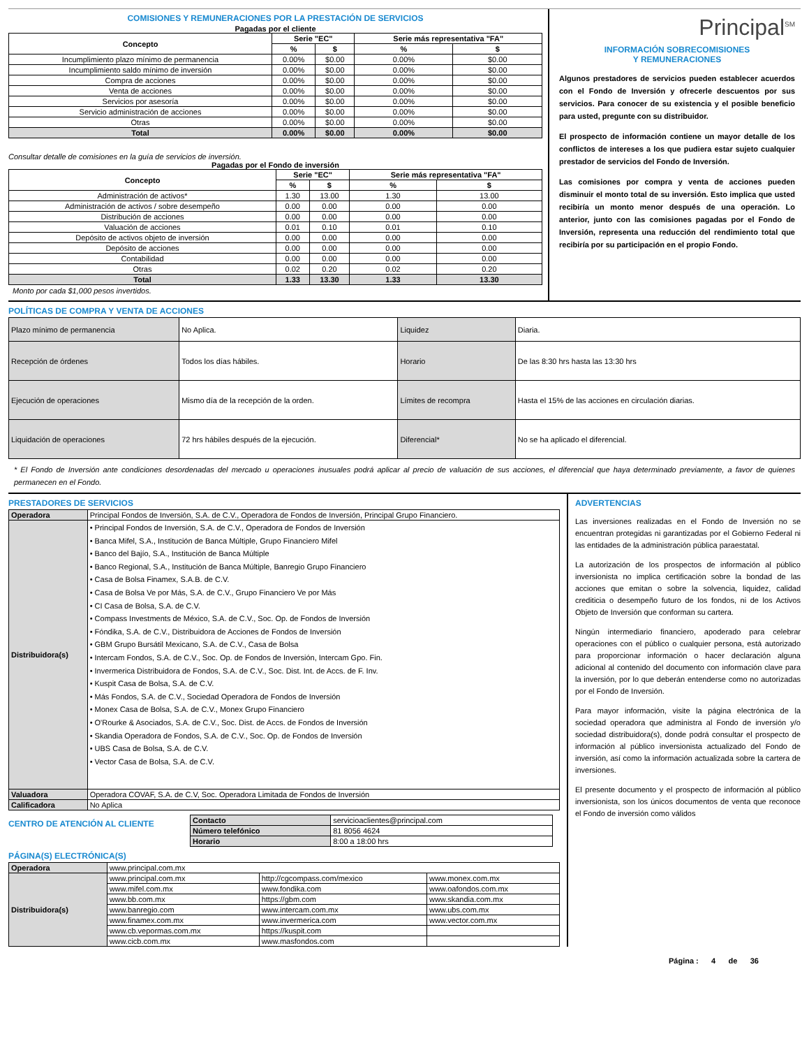COMISIONES Y REMUNERACIONES POR LA PRESTACIÓN DE SERVICIOS
Pagadas por el cliente
| Concepto | Serie "EC" | | Serie más representativa "FA" | |
| --- | --- | --- | --- | --- |
| | % | $ | % | $ |
| Incumplimiento plazo mínimo de permanencia | 0.00% | $0.00 | 0.00% | $0.00 |
| Incumplimiento saldo mínimo de inversión | 0.00% | $0.00 | 0.00% | $0.00 |
| Compra de acciones | 0.00% | $0.00 | 0.00% | $0.00 |
| Venta de acciones | 0.00% | $0.00 | 0.00% | $0.00 |
| Servicios por asesoría | 0.00% | $0.00 | 0.00% | $0.00 |
| Servicio administración de acciones | 0.00% | $0.00 | 0.00% | $0.00 |
| Otras | 0.00% | $0.00 | 0.00% | $0.00 |
| Total | 0.00% | $0.00 | 0.00% | $0.00 |
Consultar detalle de comisiones en la guía de servicios de inversión.
Pagadas por el Fondo de inversión
| Concepto | Serie "EC" | | Serie más representativa "FA" | |
| --- | --- | --- | --- | --- |
| | % | $ | % | $ |
| Administración de activos* | 1.30 | 13.00 | 1.30 | 13.00 |
| Administración de activos / sobre desempeño | 0.00 | 0.00 | 0.00 | 0.00 |
| Distribución de acciones | 0.00 | 0.00 | 0.00 | 0.00 |
| Valuación de acciones | 0.01 | 0.10 | 0.01 | 0.10 |
| Depósito de activos objeto de inversión | 0.00 | 0.00 | 0.00 | 0.00 |
| Depósito de acciones | 0.00 | 0.00 | 0.00 | 0.00 |
| Contabilidad | 0.00 | 0.00 | 0.00 | 0.00 |
| Otras | 0.02 | 0.20 | 0.02 | 0.20 |
| Total | 1.33 | 13.30 | 1.33 | 13.30 |
Monto por cada $1,000 pesos invertidos.
Principal<sup>SM</sup>
INFORMACIÓN SOBRECOMISIONES
Y REMUNERACIONES
Algunos prestadores de servicios pueden establecer acuerdos con el Fondo de Inversión y ofrecerle descuentos por sus servicios. Para conocer de su existencia y el posible beneficio para usted, pregunte con su distribuidor.
El prospecto de información contiene un mayor detalle de los conflictos de intereses a los que pudiera estar sujeto cualquier prestador de servicios del Fondo de Inversión.
Las comisiones por compra y venta de acciones pueden disminuir el monto total de su inversión. Esto implica que usted recibiría un monto menor después de una operación. Lo anterior, junto con las comisiones pagadas por el Fondo de Inversión, representa una reducción del rendimiento total que recibiría por su participación en el propio Fondo.
POLÍTICAS DE COMPRA Y VENTA DE ACCIONES
| Plazo mínimo de permanencia | No Aplica. | Liquidez | Diaria. |
| Recepción de órdenes | Todos los días hábiles. | Horario | De las 8:30 hrs hasta las 13:30 hrs |
| Ejecución de operaciones | Mismo día de la recepción de la orden. | Límites de recompra | Hasta el 15% de las acciones en circulación diarias. |
| Liquidación de operaciones | 72 hrs hábiles después de la ejecución. | Diferencial* | No se ha aplicado el diferencial. |
* El Fondo de Inversión ante condiciones desordenadas del mercado u operaciones inusuales podrá aplicar al precio de valuación de sus acciones, el diferencial que haya determinado previamente, a favor de quienes permanecen en el Fondo.
PRESTADORES DE SERVICIOS
| Operadora | Principal Fondos de Inversión, S.A. de C.V., Operadora de Fondos de Inversión, Principal Grupo Financiero. |
| Distribuidora(s) | • Principal Fondos de Inversión, S.A. de C.V., Operadora de Fondos de Inversión • Banca Mifel, S.A., Institución de Banca Múltiple, Grupo Financiero Mifel • Banco del Bajío, S.A., Institución de Banca Múltiple • Banco Regional, S.A., Institución de Banca Múltiple, Banregio Grupo Financiero • Casa de Bolsa Finamex, S.A.B. de C.V. • Casa de Bolsa Ve por Más, S.A. de C.V., Grupo Financiero Ve por Más • CI Casa de Bolsa, S.A. de C.V. • Compass Investments de México, S.A. de C.V., Soc. Op. de Fondos de Inversión • Fóndika, S.A. de C.V., Distribuidora de Acciones de Fondos de Inversión • GBM Grupo Bursátil Mexicano, S.A. de C.V., Casa de Bolsa • Intercam Fondos, S.A. de C.V., Soc. Op. de Fondos de Inversión, Intercam Gpo. Fin. • Invermerica Distribuidora de Fondos, S.A. de C.V., Soc. Dist. Int. de Accs. de F. Inv. • Kuspit Casa de Bolsa, S.A. de C.V. • Más Fondos, S.A. de C.V., Sociedad Operadora de Fondos de Inversión • Monex Casa de Bolsa, S.A. de C.V., Monex Grupo Financiero • O'Rourke & Asociados, S.A. de C.V., Soc. Dist. de Accs. de Fondos de Inversión • Skandia Operadora de Fondos, S.A. de C.V., Soc. Op. de Fondos de Inversión • UBS Casa de Bolsa, S.A. de C.V. • Vector Casa de Bolsa, S.A. de C.V. |
| Valuadora | Operadora COVAF, S.A. de C.V, Soc. Operadora Limitada de Fondos de Inversión |
| Calificadora | No Aplica |
CENTRO DE ATENCIÓN AL CLIENTE
| Contacto | servicioaclientes@principal.com |
| Número telefónico | 81 8056 4624 |
| Horario | 8:00 a 18:00 hrs |
PÁGINA(S) ELECTRÓNICA(S)
| Operadora | www.principal.com.mx | | |
| Distribuidora(s) | www.principal.com.mx | http://cgcompass.com/mexico | www.monex.com.mx |
| | www.mifel.com.mx | www.fondika.com | www.oafondos.com.mx |
| | www.bb.com.mx | https://gbm.com | www.skandia.com.mx |
| | www.banregio.com | www.intercam.com.mx | www.ubs.com.mx |
| | www.finamex.com.mx | www.invermerica.com | www.vector.com.mx |
| | www.cb.vepormas.com.mx | https://kuspit.com | |
| | www.cicb.com.mx | www.masfondos.com | |
ADVERTENCIAS
Las inversiones realizadas en el Fondo de Inversión no se encuentran protegidas ni garantizadas por el Gobierno Federal ni las entidades de la administración pública paraestatal.
La autorización de los prospectos de información al público inversionista no implica certificación sobre la bondad de las acciones que emitan o sobre la solvencia, liquidez, calidad crediticia o desempeño futuro de los fondos, ni de los Activos Objeto de Inversión que conforman su cartera.
Ningún intermediario financiero, apoderado para celebrar operaciones con el público o cualquier persona, está autorizado para proporcionar información o hacer declaración alguna adicional al contenido del documento con información clave para la inversión, por lo que deberán entenderse como no autorizadas por el Fondo de Inversión.
Para mayor información, visite la página electrónica de la sociedad operadora que administra al Fondo de inversión y/o sociedad distribuidora(s), donde podrá consultar el prospecto de información al público inversionista actualizado del Fondo de inversión, así como la información actualizada sobre la cartera de inversiones.
El presente documento y el prospecto de información al público inversionista, son los únicos documentos de venta que reconoce el Fondo de inversión como válidos
Página : 4 de 36